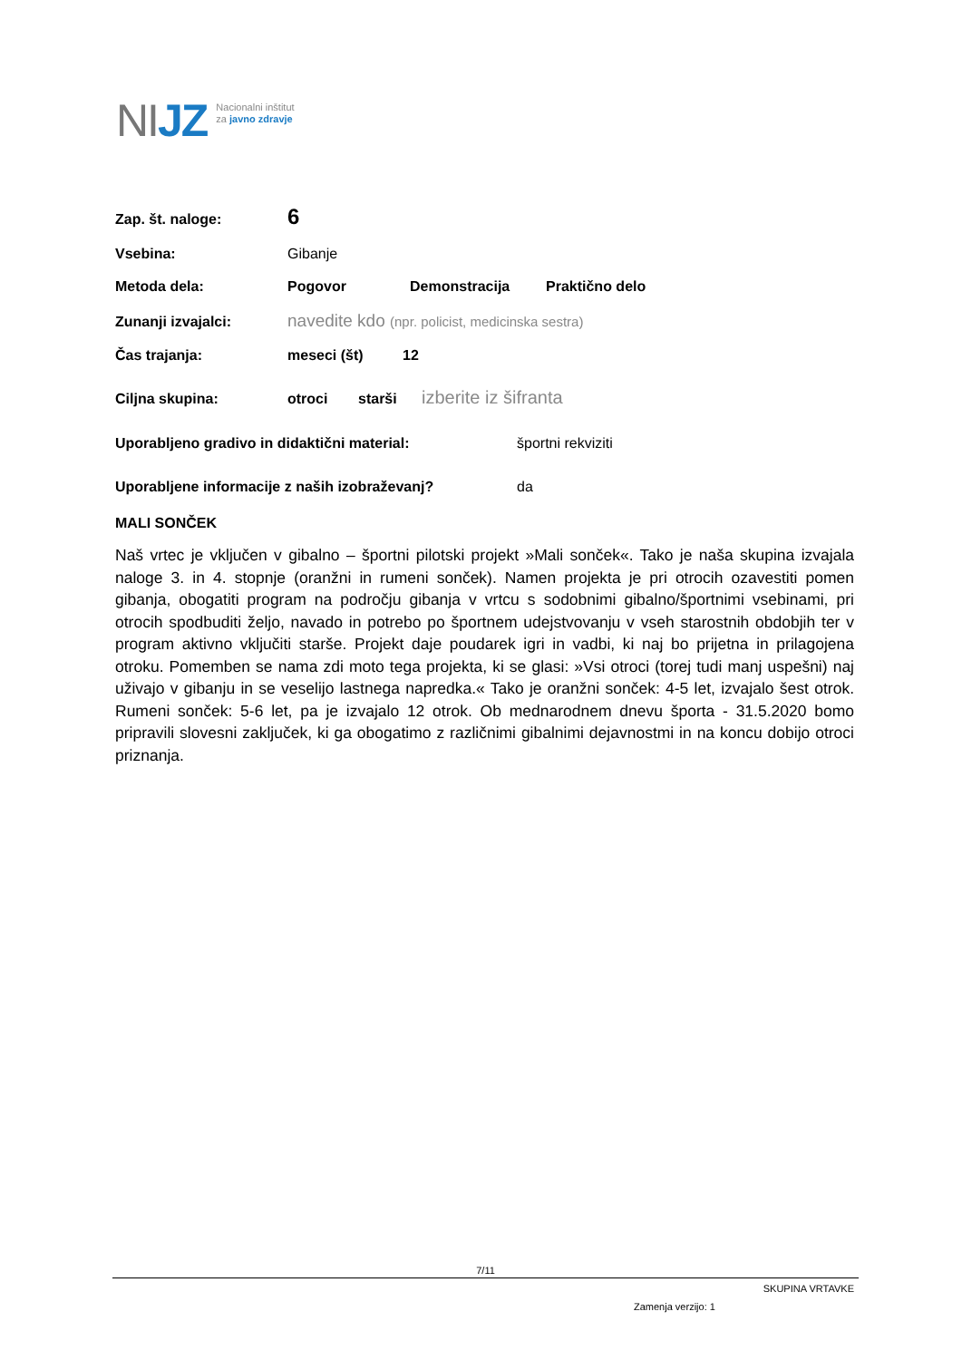NIJZ
Nacionalni inštitut
za javno zdravje
Zap. št. naloge:
6
Vsebina: Gibanje
Metoda dela: Pogovor Demonstracija Praktično delo
Zunanji izvajalci:
navedite kdo (npr. policist, medicinska sestra)
Čas trajanja: meseci (št) 12
Ciljna skupina: otroci starši
izberite iz šifranta
Uporabljeno gradivo in didaktični material: športni rekviziti
Uporabljene informacije z naših izobraževanj? da
MALI SONČEK
Naš vrtec je vključen v gibalno – športni pilotski projekt »Mali sonček«. Tako je naša skupina izvajala naloge 3. in 4. stopnje (oranžni in rumeni sonček). Namen projekta je pri otrocih ozavestiti pomen gibanja, obogatiti program na področju gibanja v vrtcu s sodobnimi gibalno/športnimi vsebinami, pri otrocih spodbuditi željo, navado in potrebo po športnem udejstvovanju v vseh starostnih obdobjih ter v program aktivno vključiti starše. Projekt daje poudarek igri in vadbi, ki naj bo prijetna in prilagojena otroku. Pomemben se nama zdi moto tega projekta, ki se glasi: »Vsi otroci (torej tudi manj uspešni) naj uživajo v gibanju in se veselijo lastnega napredka.« Tako je oranžni sonček: 4-5 let, izvajalo šest otrok. Rumeni sonček: 5-6 let, pa je izvajalo 12 otrok. Ob mednarodnem dnevu športa - 31.5.2020 bomo pripravili slovesni zaključek, ki ga obogatimo z različnimi gibalnimi dejavnostmi in na koncu dobijo otroci priznanja.
7/11
SKUPINA VRTAVKE
Zamenja verzijo: 1